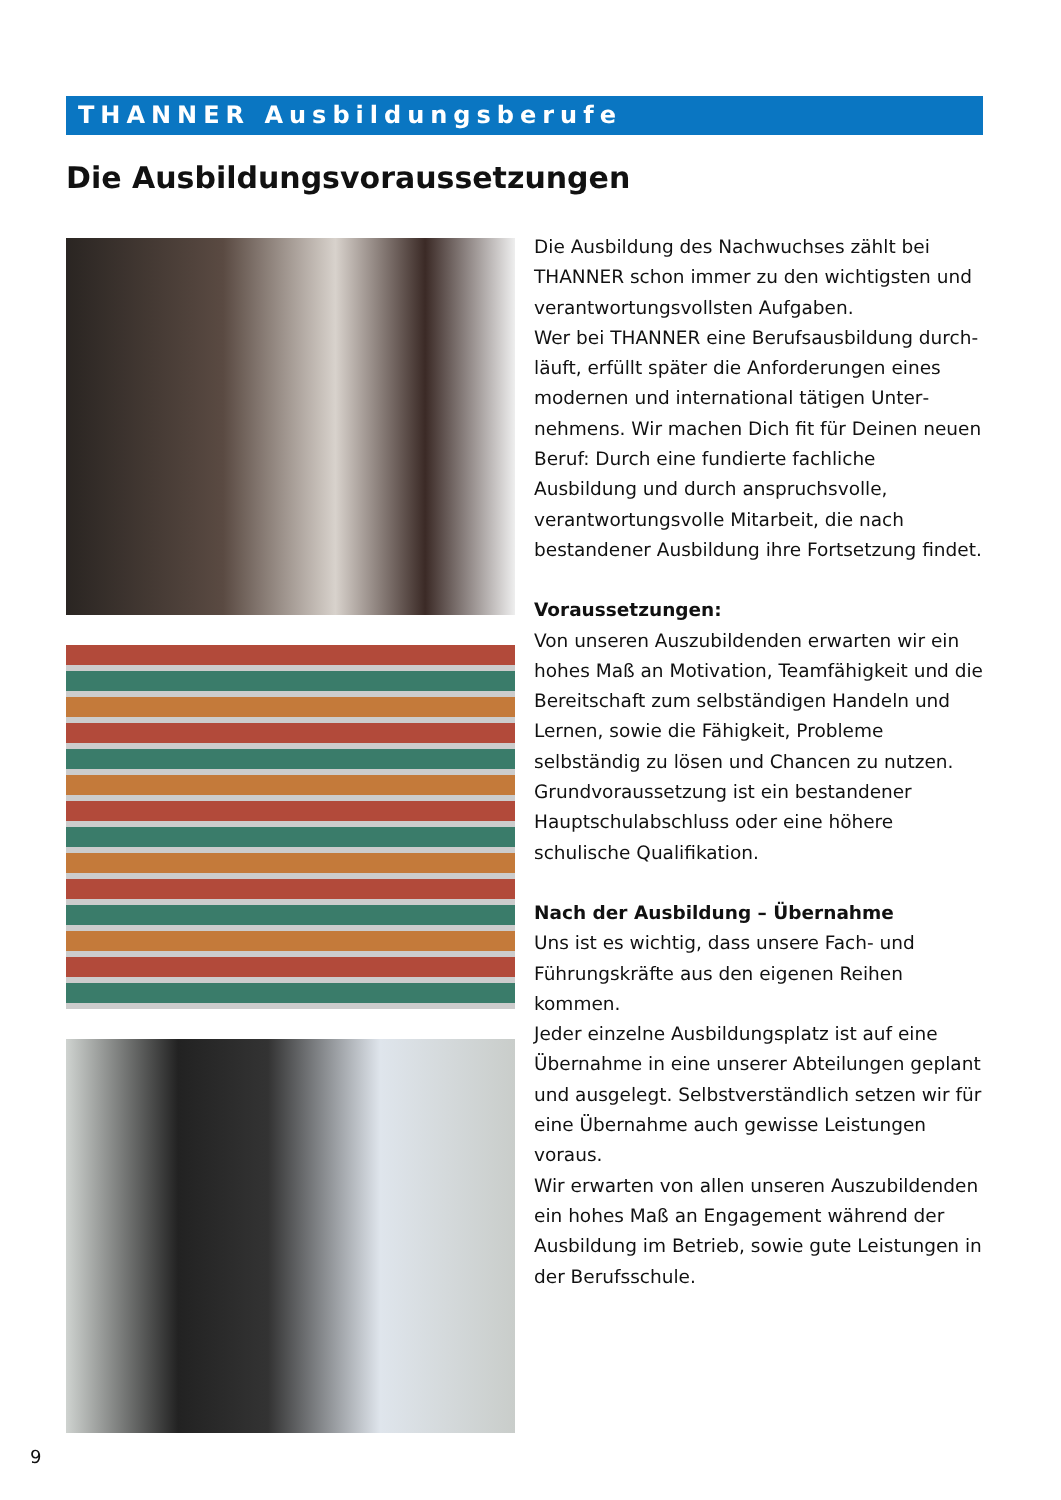THANNER Ausbildungsberufe
Die Ausbildungsvoraussetzungen
Die Ausbildung des Nachwuchses zählt bei THANNER schon immer zu den wichtigsten und verantwortungsvollsten Aufgaben.
Wer bei THANNER eine Berufsausbildung durch­läuft, erfüllt später die Anforderungen eines modernen und international tätigen Unter­nehmens. Wir machen Dich fit für Deinen neuen Beruf: Durch eine fundierte fachliche Ausbildung und durch anspruchsvolle, verantwortungsvolle Mitarbeit, die nach bestandener Ausbildung ihre Fortsetzung findet.
Voraussetzungen:
Von unseren Auszubildenden erwarten wir ein hohes Maß an Motivation, Teamfähigkeit und die Bereitschaft zum selbständigen Handeln und Lernen, sowie die Fähigkeit, Probleme selbständig zu lösen und Chancen zu nutzen. Grundvoraus­setzung ist ein bestandener Hauptschulabschluss oder eine höhere schulische Qualifikation.
Nach der Ausbildung – Übernahme
Uns ist es wichtig, dass unsere Fach- und Führungs­kräfte aus den eigenen Reihen kommen.
Jeder einzelne Ausbildungsplatz ist auf eine Über­nahme in eine unserer Abteilungen geplant und ausgelegt. Selbstverständlich setzen wir für eine Übernahme auch gewisse Leistungen voraus.
Wir erwarten von allen unseren Auszubildenden ein hohes Maß an Engagement während der Aus­bildung im Betrieb, sowie gute Leistungen in der Berufsschule.
9